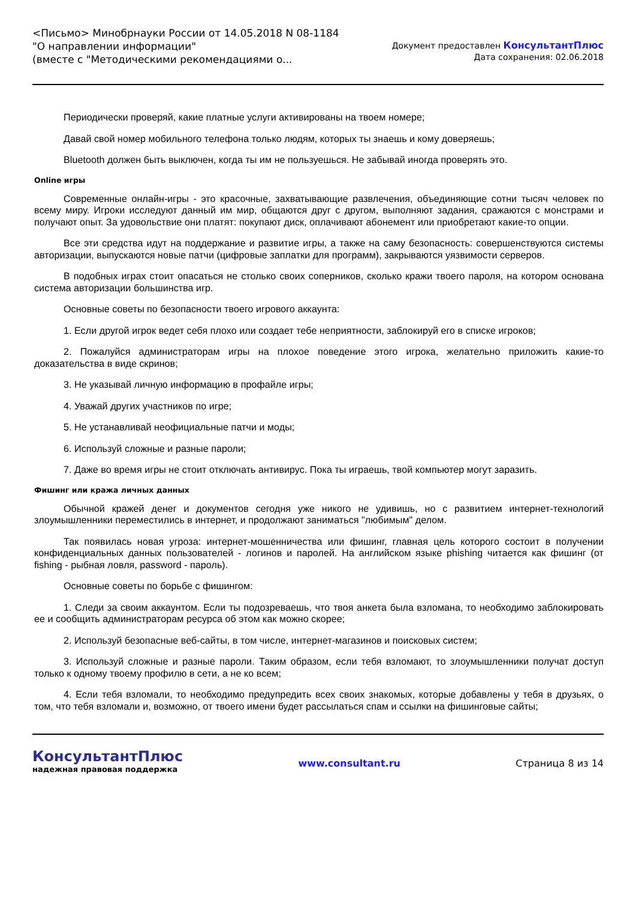<Письмо> Минобрнауки России от 14.05.2018 N 08-1184
"О направлении информации"
(вместе с "Методическими рекомендациями о...
Документ предоставлен КонсультантПлюс
Дата сохранения: 02.06.2018
Периодически проверяй, какие платные услуги активированы на твоем номере;
Давай свой номер мобильного телефона только людям, которых ты знаешь и кому доверяешь;
Bluetooth должен быть выключен, когда ты им не пользуешься. Не забывай иногда проверять это.
Online игры
Современные онлайн-игры - это красочные, захватывающие развлечения, объединяющие сотни тысяч человек по всему миру. Игроки исследуют данный им мир, общаются друг с другом, выполняют задания, сражаются с монстрами и получают опыт. За удовольствие они платят: покупают диск, оплачивают абонемент или приобретают какие-то опции.
Все эти средства идут на поддержание и развитие игры, а также на саму безопасность: совершенствуются системы авторизации, выпускаются новые патчи (цифровые заплатки для программ), закрываются уязвимости серверов.
В подобных играх стоит опасаться не столько своих соперников, сколько кражи твоего пароля, на котором основана система авторизации большинства игр.
Основные советы по безопасности твоего игрового аккаунта:
1. Если другой игрок ведет себя плохо или создает тебе неприятности, заблокируй его в списке игроков;
2. Пожалуйся администраторам игры на плохое поведение этого игрока, желательно приложить какие-то доказательства в виде скринов;
3. Не указывай личную информацию в профайле игры;
4. Уважай других участников по игре;
5. Не устанавливай неофициальные патчи и моды;
6. Используй сложные и разные пароли;
7. Даже во время игры не стоит отключать антивирус. Пока ты играешь, твой компьютер могут заразить.
Фишинг или кража личных данных
Обычной кражей денег и документов сегодня уже никого не удивишь, но с развитием интернет-технологий злоумышленники переместились в интернет, и продолжают заниматься "любимым" делом.
Так появилась новая угроза: интернет-мошенничества или фишинг, главная цель которого состоит в получении конфиденциальных данных пользователей - логинов и паролей. На английском языке phishing читается как фишинг (от fishing - рыбная ловля, password - пароль).
Основные советы по борьбе с фишингом:
1. Следи за своим аккаунтом. Если ты подозреваешь, что твоя анкета была взломана, то необходимо заблокировать ее и сообщить администраторам ресурса об этом как можно скорее;
2. Используй безопасные веб-сайты, в том числе, интернет-магазинов и поисковых систем;
3. Используй сложные и разные пароли. Таким образом, если тебя взломают, то злоумышленники получат доступ только к одному твоему профилю в сети, а не ко всем;
4. Если тебя взломали, то необходимо предупредить всех своих знакомых, которые добавлены у тебя в друзьях, о том, что тебя взломали и, возможно, от твоего имени будет рассылаться спам и ссылки на фишинговые сайты;
КонсультантПлюс
надежная правовая поддержка
www.consultant.ru Страница 8 из 14